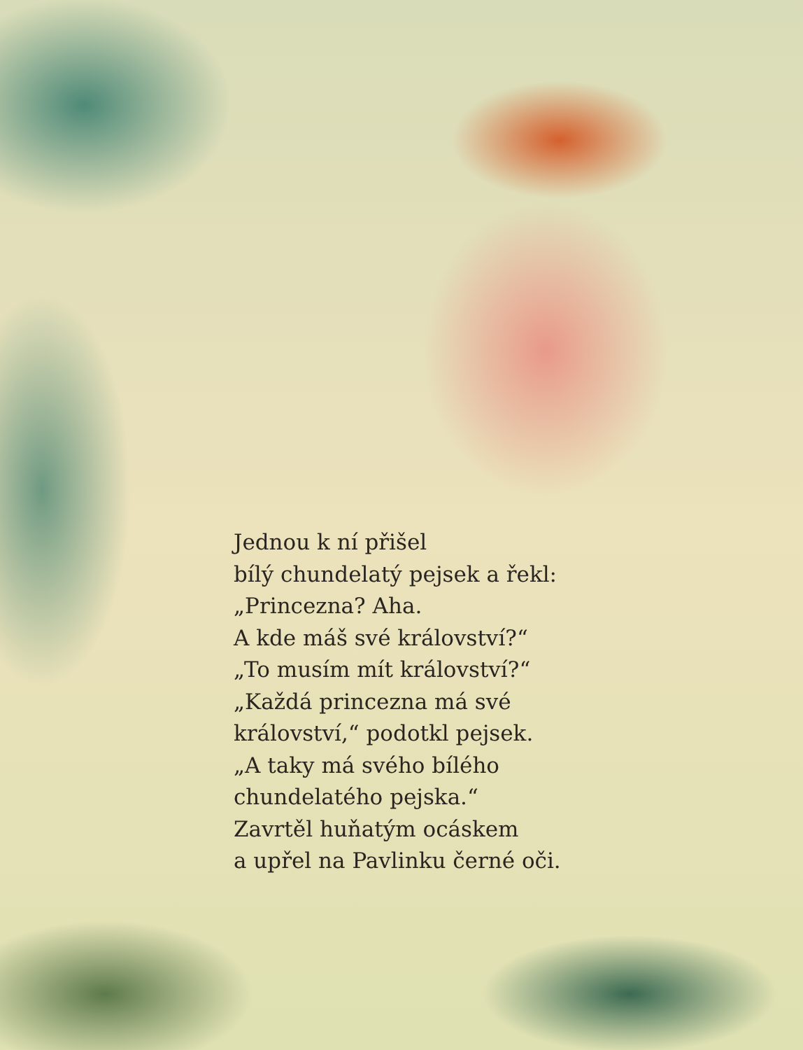Jednou k ní přišel
bílý chundelatý pejsek a řekl:
„Princezna? Aha.
A kde máš své království?“
„To musím mít království?“
„Každá princezna má své
království,“ podotkl pejsek.
„A taky má svého bílého
chundelatého pejska.“
Zavrtěl huňatým ocáskem
a upřel na Pavlinku černé oči.